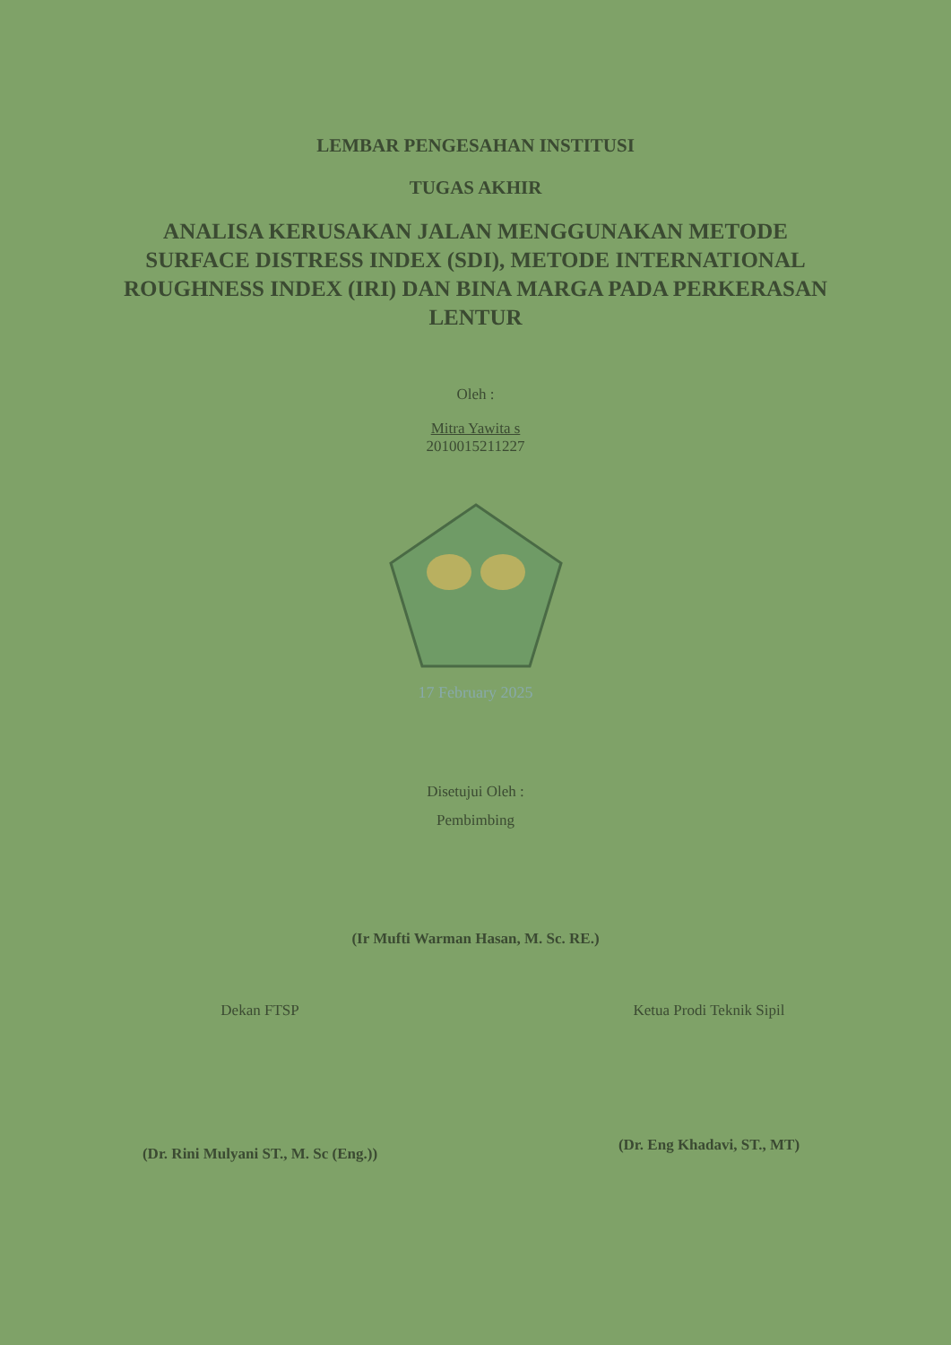LEMBAR PENGESAHAN INSTITUSI
TUGAS AKHIR
ANALISA KERUSAKAN JALAN MENGGUNAKAN METODE SURFACE DISTRESS INDEX (SDI), METODE INTERNATIONAL ROUGHNESS INDEX (IRI) DAN BINA MARGA PADA PERKERASAN LENTUR
Oleh :
Mitra Yawita s
2010015211227
17 February 2025
Disetujui Oleh :
Pembimbing
(Ir Mufti Warman Hasan, M. Sc. RE.)
Dekan FTSP
(Dr. Rini Mulyani ST., M. Sc (Eng.))
Ketua Prodi Teknik Sipil
(Dr. Eng Khadavi, ST., MT)